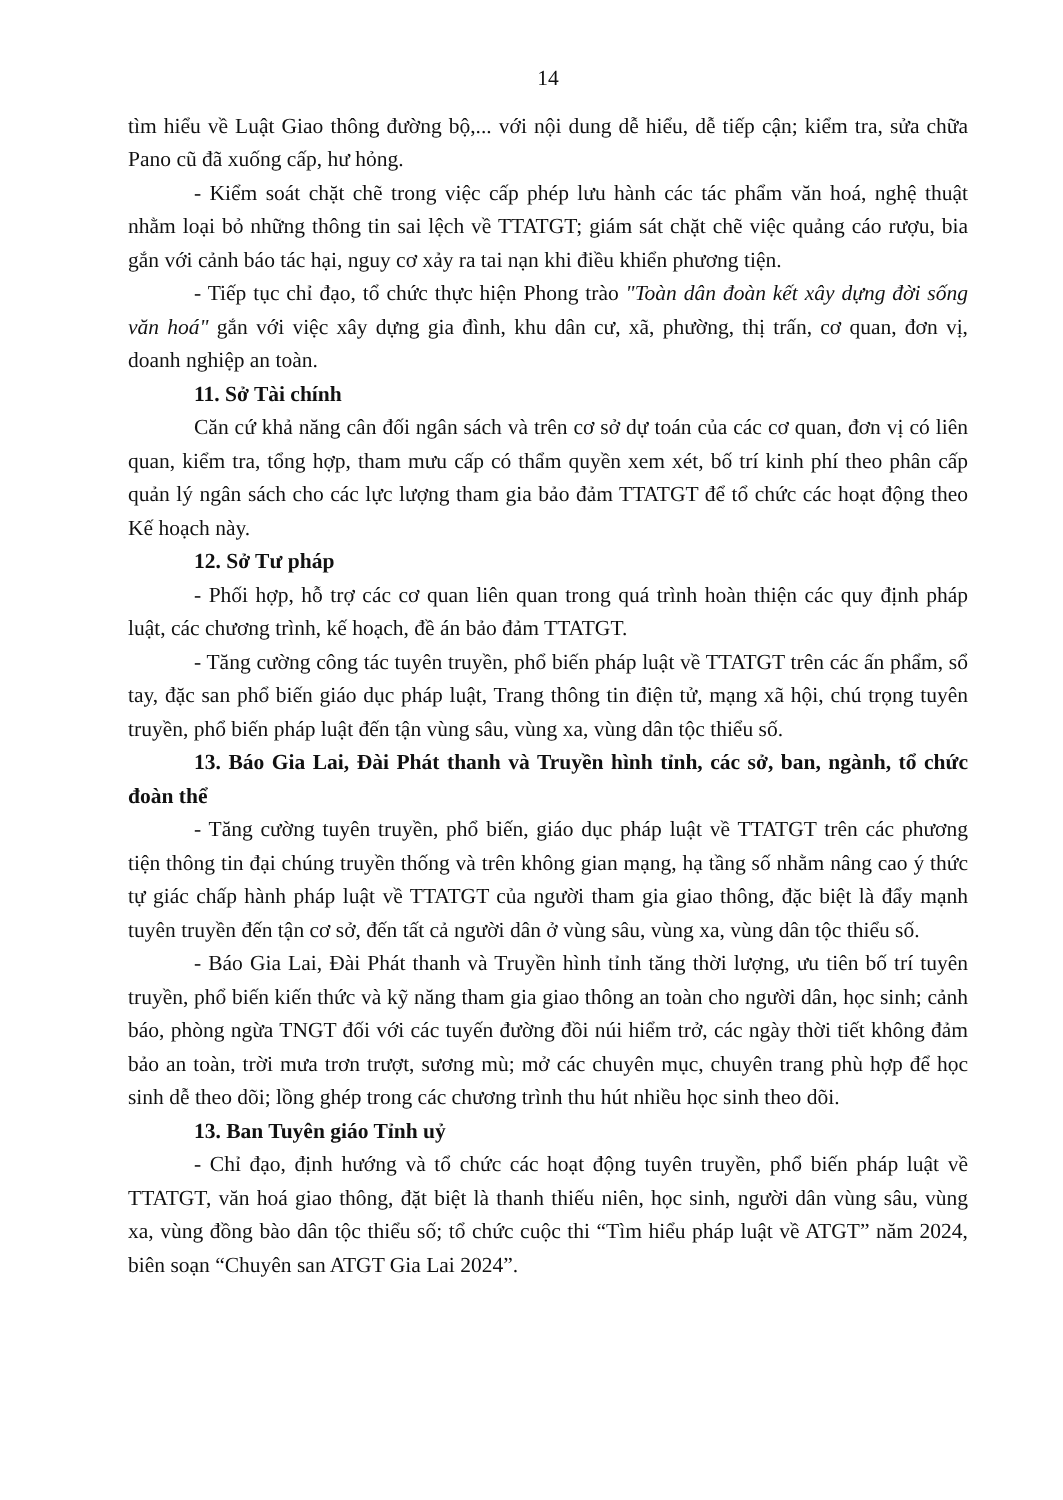14
tìm hiểu về Luật Giao thông đường bộ,... với nội dung dễ hiểu, dễ tiếp cận; kiểm tra, sửa chữa Pano cũ đã xuống cấp, hư hỏng.
- Kiểm soát chặt chẽ trong việc cấp phép lưu hành các tác phẩm văn hoá, nghệ thuật nhằm loại bỏ những thông tin sai lệch về TTATGT; giám sát chặt chẽ việc quảng cáo rượu, bia gắn với cảnh báo tác hại, nguy cơ xảy ra tai nạn khi điều khiển phương tiện.
- Tiếp tục chỉ đạo, tổ chức thực hiện Phong trào "Toàn dân đoàn kết xây dựng đời sống văn hoá" gắn với việc xây dựng gia đình, khu dân cư, xã, phường, thị trấn, cơ quan, đơn vị, doanh nghiệp an toàn.
11. Sở Tài chính
Căn cứ khả năng cân đối ngân sách và trên cơ sở dự toán của các cơ quan, đơn vị có liên quan, kiểm tra, tổng hợp, tham mưu cấp có thẩm quyền xem xét, bố trí kinh phí theo phân cấp quản lý ngân sách cho các lực lượng tham gia bảo đảm TTATGT để tổ chức các hoạt động theo Kế hoạch này.
12. Sở Tư pháp
- Phối hợp, hỗ trợ các cơ quan liên quan trong quá trình hoàn thiện các quy định pháp luật, các chương trình, kế hoạch, đề án bảo đảm TTATGT.
- Tăng cường công tác tuyên truyền, phổ biến pháp luật về TTATGT trên các ấn phẩm, sổ tay, đặc san phổ biến giáo dục pháp luật, Trang thông tin điện tử, mạng xã hội, chú trọng tuyên truyền, phổ biến pháp luật đến tận vùng sâu, vùng xa, vùng dân tộc thiểu số.
13. Báo Gia Lai, Đài Phát thanh và Truyền hình tỉnh, các sở, ban, ngành, tổ chức đoàn thể
- Tăng cường tuyên truyền, phổ biến, giáo dục pháp luật về TTATGT trên các phương tiện thông tin đại chúng truyền thống và trên không gian mạng, hạ tầng số nhằm nâng cao ý thức tự giác chấp hành pháp luật về TTATGT của người tham gia giao thông, đặc biệt là đẩy mạnh tuyên truyền đến tận cơ sở, đến tất cả người dân ở vùng sâu, vùng xa, vùng dân tộc thiểu số.
- Báo Gia Lai, Đài Phát thanh và Truyền hình tỉnh tăng thời lượng, ưu tiên bố trí tuyên truyền, phổ biến kiến thức và kỹ năng tham gia giao thông an toàn cho người dân, học sinh; cảnh báo, phòng ngừa TNGT đối với các tuyến đường đồi núi hiểm trở, các ngày thời tiết không đảm bảo an toàn, trời mưa trơn trượt, sương mù; mở các chuyên mục, chuyên trang phù hợp để học sinh dễ theo dõi; lồng ghép trong các chương trình thu hút nhiều học sinh theo dõi.
13. Ban Tuyên giáo Tỉnh uỷ
- Chỉ đạo, định hướng và tổ chức các hoạt động tuyên truyền, phổ biến pháp luật về TTATGT, văn hoá giao thông, đặt biệt là thanh thiếu niên, học sinh, người dân vùng sâu, vùng xa, vùng đồng bào dân tộc thiểu số; tổ chức cuộc thi “Tìm hiểu pháp luật về ATGT” năm 2024, biên soạn “Chuyên san ATGT Gia Lai 2024”.